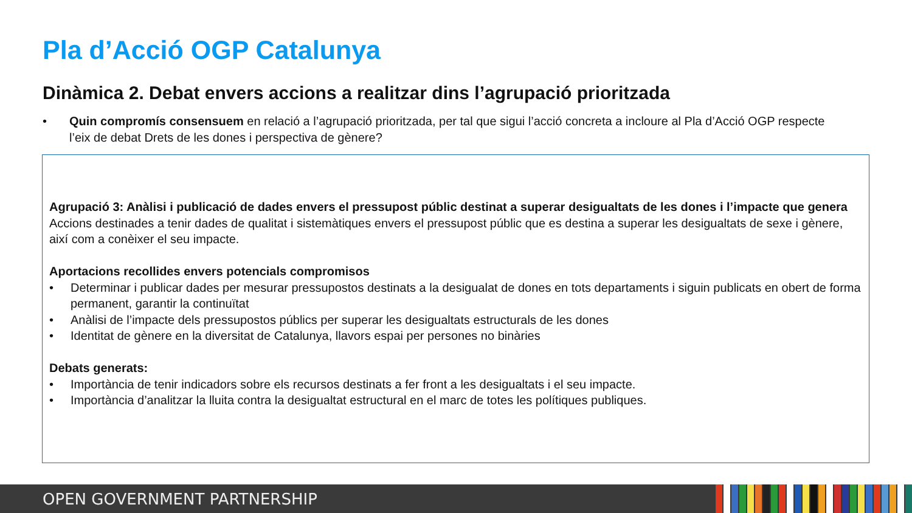Pla d’Acció OGP Catalunya
Dinàmica 2. Debat envers accions a realitzar dins l’agrupació prioritzada
• Quin compromís consensuem en relació a l’agrupació prioritzada, per tal que sigui l’acció concreta a incloure al Pla d’Acció OGP respecte l’eix de debat Drets de les dones i perspectiva de gènere?
Agrupació 3: Anàlisi i publicació de dades envers el pressupost públic destinat a superar desigualtats de les dones i l’impacte que genera
Accions destinades a tenir dades de qualitat i sistemàtiques envers el pressupost públic que es destina a superar les desigualtats de sexe i gènere, així com a conèixer el seu impacte.
Aportacions recollides envers potencials compromisos
• Determinar i publicar dades per mesurar pressupostos destinats a la desigualat de dones en tots departaments i siguin publicats en obert de forma permanent, garantir la continuïtat
• Anàlisi de l’impacte dels pressupostos públics per superar les desigualtats estructurals de les dones
• Identitat de gènere en la diversitat de Catalunya, llavors espai per persones no binàries
Debats generats:
• Importància de tenir indicadors sobre els recursos destinats a fer front a les desigualtats i el seu impacte.
• Importància d’analitzar la lluita contra la desigualtat estructural en el marc de totes les polítiques publiques.
OPEN GOVERNMENT PARTNERSHIP